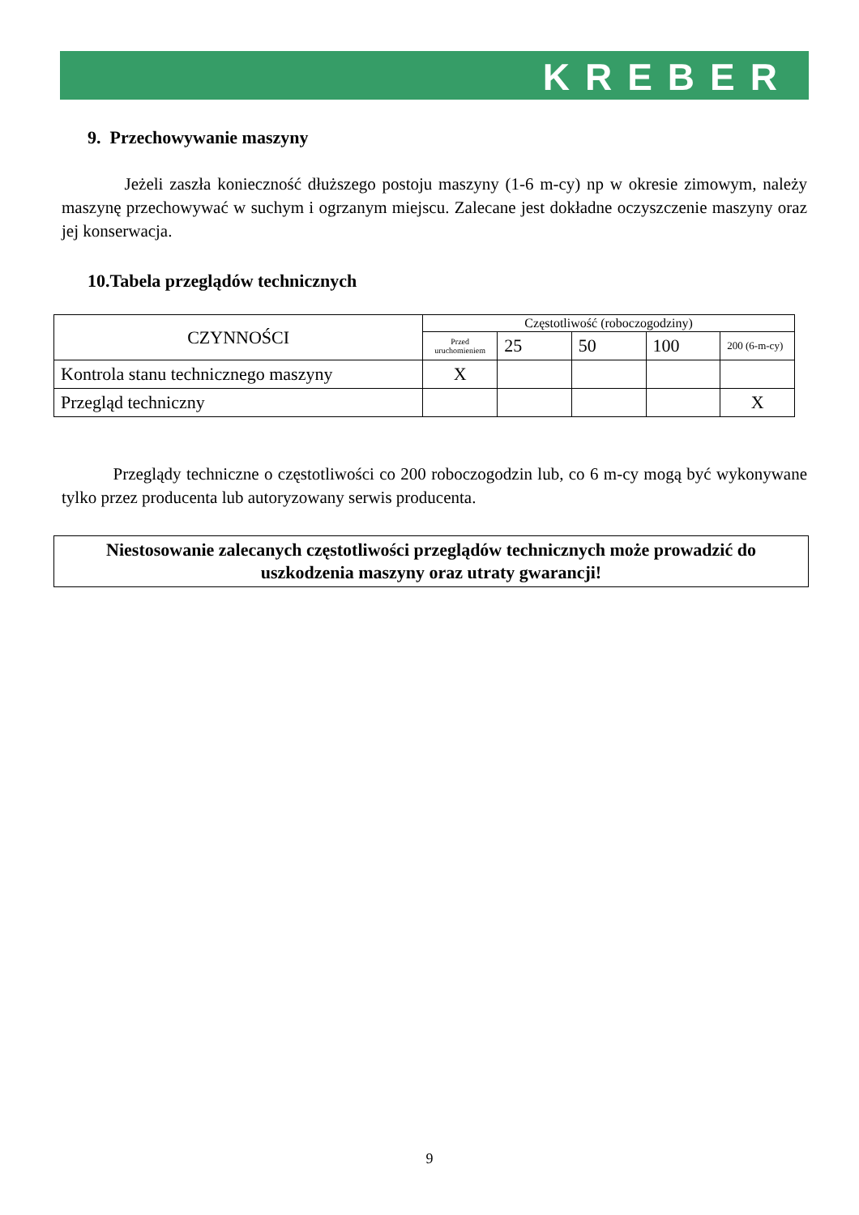KREBER
9. Przechowywanie maszyny
Jeżeli zaszła konieczność dłuższego postoju maszyny (1-6 m-cy) np w okresie zimowym, należy maszynę przechowywać w suchym i ogrzanym miejscu. Zalecane jest dokładne oczyszczenie maszyny oraz jej konserwacja.
10.Tabela przeglądów technicznych
| CZYNNOŚCI | Częstotliwość (roboczogodziny) | | | | |
| | Przed uruchomieniem | 25 | 50 | 100 | 200 (6-m-cy) |
| Kontrola stanu technicznego maszyny | X | | | | |
| Przegląd techniczny | | | | | X |
Przeglądy techniczne o częstotliwości co 200 roboczogodzin lub, co 6 m-cy mogą być wykonywane tylko przez producenta lub autoryzowany serwis producenta.
Niestosowanie zalecanych częstotliwości przeglądów technicznych może prowadzić do uszkodzenia maszyny oraz utraty gwarancji!
9